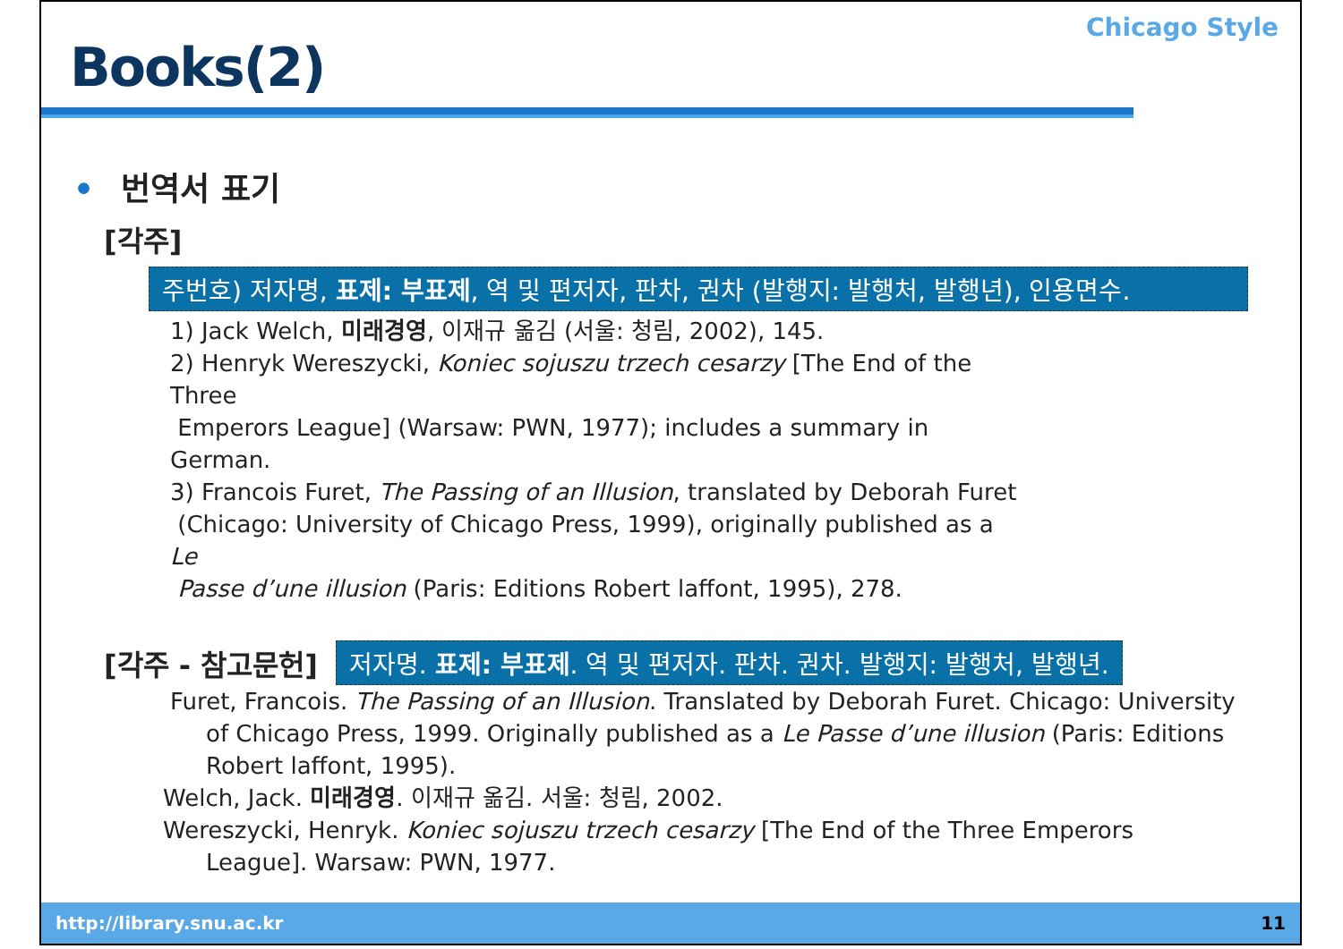Books(2)
Chicago Style
• 번역서 표기
[각주]
주번호) 저자명, 표제: 부표제, 역 및 편저자, 판차, 권차 (발행지: 발행처, 발행년), 인용면수.
1) Jack Welch, 미래경영, 이재규 옮김 (서울: 청림, 2002), 145.
2) Henryk Wereszycki, Koniec sojuszu trzech cesarzy [The End of the Three
Emperors League] (Warsaw: PWN, 1977); includes a summary in German.
3) Francois Furet, The Passing of an Illusion, translated by Deborah Furet
(Chicago: University of Chicago Press, 1999), originally published as a Le
Passe d’une illusion (Paris: Editions Robert laffont, 1995), 278.
[각주 - 참고문헌] 저자명. 표제: 부표제. 역 및 편저자. 판차. 권차. 발행지: 발행처, 발행년.
Furet, Francois. The Passing of an Illusion. Translated by Deborah Furet. Chicago: University of Chicago Press, 1999. Originally published as a Le Passe d’une illusion (Paris: Editions Robert laffont, 1995).
Welch, Jack. 미래경영. 이재규 옮김. 서울: 청림, 2002.
Wereszycki, Henryk. Koniec sojuszu trzech cesarzy [The End of the Three Emperors League]. Warsaw: PWN, 1977.
http://library.snu.ac.kr 11